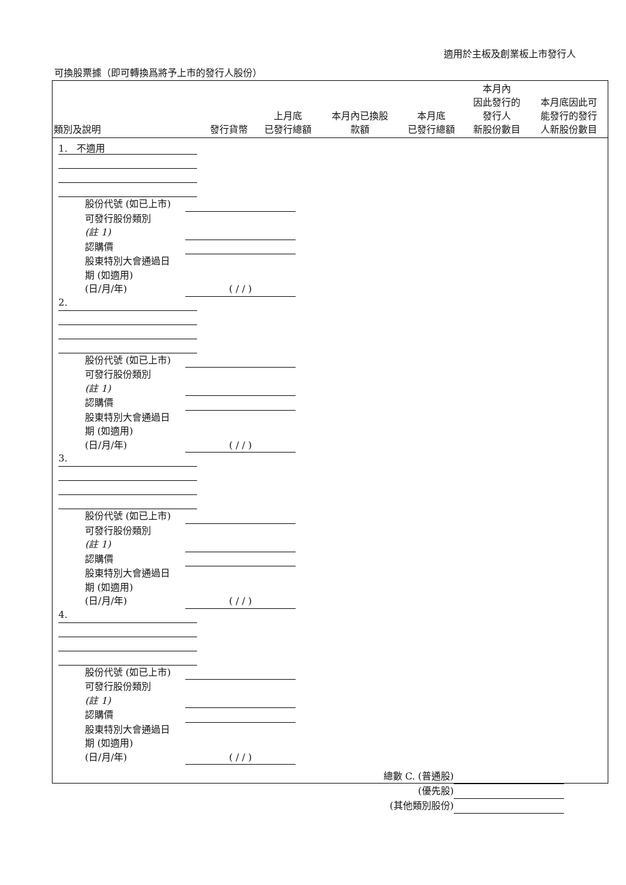適用於主板及創業板上市發行人
可換股票據（即可轉換爲將予上市的發行人股份）
| 類別及說明 | 發行貨幣 | 上月底 已發行總額 | 本月內已換股 款額 | 本月底 已發行總額 | 本月內 因此發行的 發行人 新股份數目 | 本月底因此可 能發行的發行 人新股份數目 |
| --- | --- | --- | --- | --- | --- | --- |
1.　不適用
股份代號 (如已上市)
可發行股份類別
(註 1)
認購價
股東特別大會通過日
期 (如適用)
(日/月/年) ( / / )
2.
股份代號 (如已上市)
可發行股份類別
(註 1)
認購價
股東特別大會通過日
期 (如適用)
(日/月/年) ( / / )
3.
股份代號 (如已上市)
可發行股份類別
(註 1)
認購價
股東特別大會通過日
期 (如適用)
(日/月/年) ( / / )
4.
股份代號 (如已上市)
可發行股份類別
(註 1)
認購價
股東特別大會通過日
期 (如適用)
(日/月/年) ( / / )
總數 C. (普通股)
(優先股)
(其他類別股份)